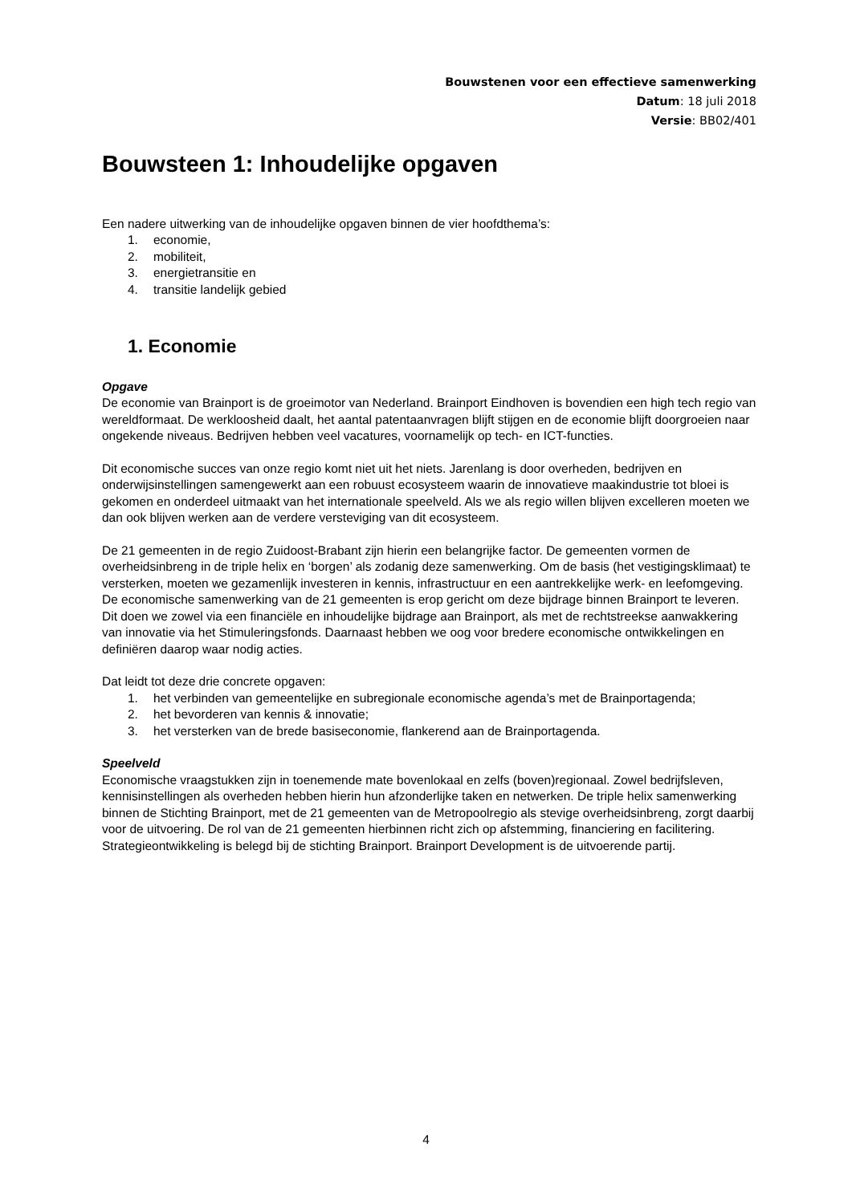Bouwstenen voor een effectieve samenwerking
Datum: 18 juli 2018
Versie: BB02/401
Bouwsteen 1: Inhoudelijke opgaven
Een nadere uitwerking van de inhoudelijke opgaven binnen de vier hoofdthema’s:
1. economie,
2. mobiliteit,
3. energietransitie en
4. transitie landelijk gebied
1. Economie
Opgave
De economie van Brainport is de groeimotor van Nederland. Brainport Eindhoven is bovendien een high tech regio van wereldformaat. De werkloosheid daalt, het aantal patentaanvragen blijft stijgen en de economie blijft doorgroeien naar ongekende niveaus. Bedrijven hebben veel vacatures, voornamelijk op tech- en ICT-functies.
Dit economische succes van onze regio komt niet uit het niets. Jarenlang is door overheden, bedrijven en onderwijsinstellingen samengewerkt aan een robuust ecosysteem waarin de innovatieve maakindustrie tot bloei is gekomen en onderdeel uitmaakt van het internationale speelveld. Als we als regio willen blijven excelleren moeten we dan ook blijven werken aan de verdere versteviging van dit ecosysteem.
De 21 gemeenten in de regio Zuidoost-Brabant zijn hierin een belangrijke factor. De gemeenten vormen de overheidsinbreng in de triple helix en ‘borgen’ als zodanig deze samenwerking. Om de basis (het vestigingsklimaat) te versterken, moeten we gezamenlijk investeren in kennis, infrastructuur en een aantrekkelijke werk- en leefomgeving. De economische samenwerking van de 21 gemeenten is erop gericht om deze bijdrage binnen Brainport te leveren. Dit doen we zowel via een financiële en inhoudelijke bijdrage aan Brainport, als met de rechtstreekse aanwakkering van innovatie via het Stimuleringsfonds. Daarnaast hebben we oog voor bredere economische ontwikkelingen en definiëren daarop waar nodig acties.
Dat leidt tot deze drie concrete opgaven:
1. het verbinden van gemeentelijke en subregionale economische agenda’s met de Brainportagenda;
2. het bevorderen van kennis & innovatie;
3. het versterken van de brede basiseconomie, flankerend aan de Brainportagenda.
Speelveld
Economische vraagstukken zijn in toenemende mate bovenlokaal en zelfs (boven)regionaal. Zowel bedrijfsleven, kennisinstellingen als overheden hebben hierin hun afzonderlijke taken en netwerken. De triple helix samenwerking binnen de Stichting Brainport, met de 21 gemeenten van de Metropoolregio als stevige overheidsinbreng, zorgt daarbij voor de uitvoering. De rol van de 21 gemeenten hierbinnen richt zich op afstemming, financiering en facilitering. Strategieontwikkeling is belegd bij de stichting Brainport. Brainport Development is de uitvoerende partij.
4